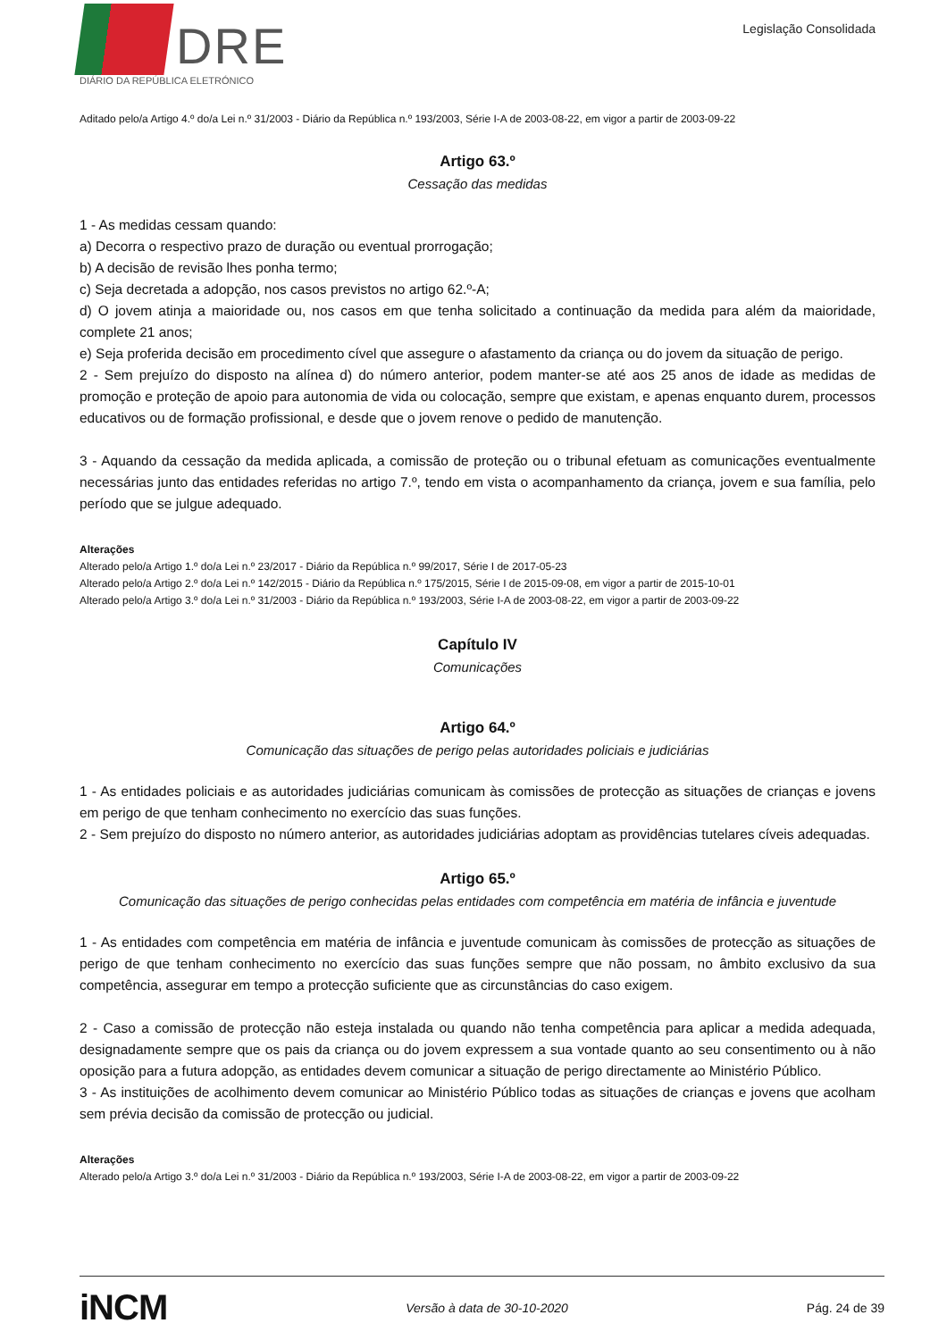DRE
DIÁRIO DA REPÚBLICA ELETRÓNICO
Legislação Consolidada
Aditado pelo/a Artigo 4.º do/a Lei n.º 31/2003 - Diário da República n.º 193/2003, Série I-A de 2003-08-22, em vigor a partir de 2003-09-22
Artigo 63.º
Cessação das medidas
1 - As medidas cessam quando:
a) Decorra o respectivo prazo de duração ou eventual prorrogação;
b) A decisão de revisão lhes ponha termo;
c) Seja decretada a adopção, nos casos previstos no artigo 62.º-A;
d) O jovem atinja a maioridade ou, nos casos em que tenha solicitado a continuação da medida para além da maioridade, complete 21 anos;
e) Seja proferida decisão em procedimento cível que assegure o afastamento da criança ou do jovem da situação de perigo.
2 - Sem prejuízo do disposto na alínea d) do número anterior, podem manter-se até aos 25 anos de idade as medidas de promoção e proteção de apoio para autonomia de vida ou colocação, sempre que existam, e apenas enquanto durem, processos educativos ou de formação profissional, e desde que o jovem renove o pedido de manutenção.
3 - Aquando da cessação da medida aplicada, a comissão de proteção ou o tribunal efetuam as comunicações eventualmente necessárias junto das entidades referidas no artigo 7.º, tendo em vista o acompanhamento da criança, jovem e sua família, pelo período que se julgue adequado.
Alterações
Alterado pelo/a Artigo 1.º do/a Lei n.º 23/2017 - Diário da República n.º 99/2017, Série I de 2017-05-23
Alterado pelo/a Artigo 2.º do/a Lei n.º 142/2015 - Diário da República n.º 175/2015, Série I de 2015-09-08, em vigor a partir de 2015-10-01
Alterado pelo/a Artigo 3.º do/a Lei n.º 31/2003 - Diário da República n.º 193/2003, Série I-A de 2003-08-22, em vigor a partir de 2003-09-22
Capítulo IV
Comunicações
Artigo 64.º
Comunicação das situações de perigo pelas autoridades policiais e judiciárias
1 - As entidades policiais e as autoridades judiciárias comunicam às comissões de protecção as situações de crianças e jovens em perigo de que tenham conhecimento no exercício das suas funções.
2 - Sem prejuízo do disposto no número anterior, as autoridades judiciárias adoptam as providências tutelares cíveis adequadas.
Artigo 65.º
Comunicação das situações de perigo conhecidas pelas entidades com competência em matéria de infância e juventude
1 - As entidades com competência em matéria de infância e juventude comunicam às comissões de protecção as situações de perigo de que tenham conhecimento no exercício das suas funções sempre que não possam, no âmbito exclusivo da sua competência, assegurar em tempo a protecção suficiente que as circunstâncias do caso exigem.
2 - Caso a comissão de protecção não esteja instalada ou quando não tenha competência para aplicar a medida adequada, designadamente sempre que os pais da criança ou do jovem expressem a sua vontade quanto ao seu consentimento ou à não oposição para a futura adopção, as entidades devem comunicar a situação de perigo directamente ao Ministério Público.
3 - As instituições de acolhimento devem comunicar ao Ministério Público todas as situações de crianças e jovens que acolham sem prévia decisão da comissão de protecção ou judicial.
Alterações
Alterado pelo/a Artigo 3.º do/a Lei n.º 31/2003 - Diário da República n.º 193/2003, Série I-A de 2003-08-22, em vigor a partir de 2003-09-22
iNCM Versão à data de 30-10-2020 Pág. 24 de 39